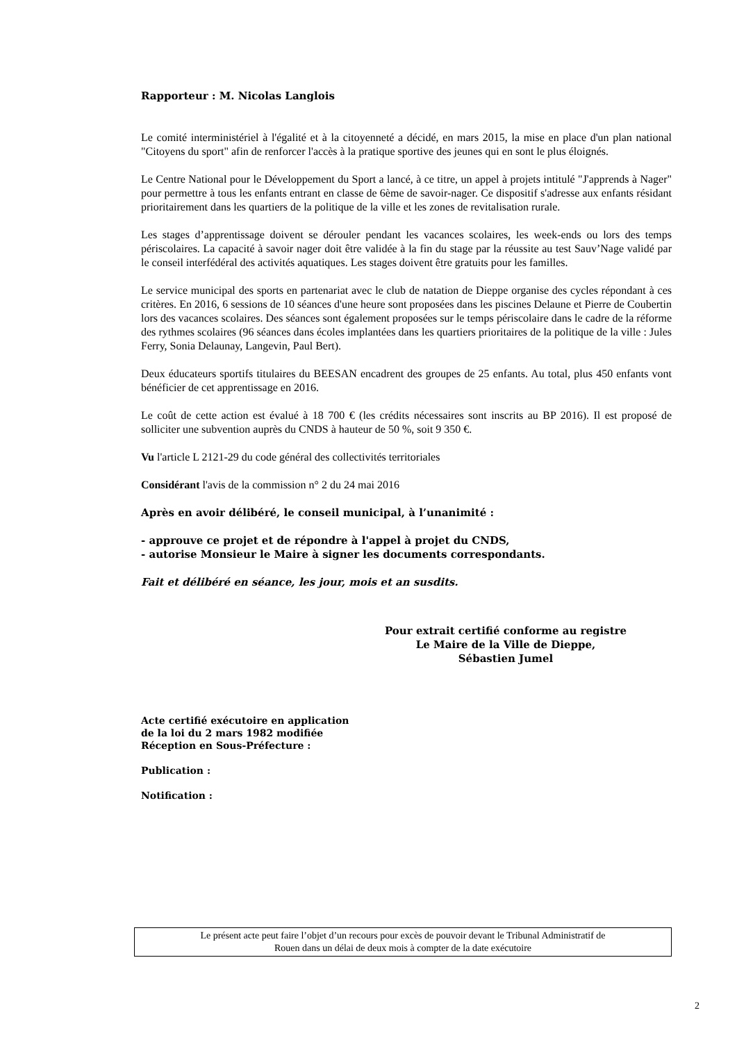Rapporteur : M. Nicolas Langlois
Le comité interministériel à l'égalité et à la citoyenneté a décidé, en mars 2015, la mise en place d'un plan national "Citoyens du sport" afin de renforcer l'accès à la pratique sportive des jeunes qui en sont le plus éloignés.
Le Centre National pour le Développement du Sport a lancé, à ce titre, un appel à projets intitulé "J'apprends à Nager" pour permettre à tous les enfants entrant en classe de 6ème de savoir-nager. Ce dispositif s'adresse aux enfants résidant prioritairement dans les quartiers de la politique de la ville et les zones de revitalisation rurale.
Les stages d’apprentissage doivent se dérouler pendant les vacances scolaires, les week-ends ou lors des temps périscolaires. La capacité à savoir nager doit être validée à la fin du stage par la réussite au test Sauv’Nage validé par le conseil interfédéral des activités aquatiques. Les stages doivent être gratuits pour les familles.
Le service municipal des sports en partenariat avec le club de natation de Dieppe organise des cycles répondant à ces critères. En 2016, 6 sessions de 10 séances d'une heure sont proposées dans les piscines Delaune et Pierre de Coubertin lors des vacances scolaires. Des séances sont également proposées sur le temps périscolaire dans le cadre de la réforme des rythmes scolaires (96 séances dans écoles implantées dans les quartiers prioritaires de la politique de la ville : Jules Ferry, Sonia Delaunay, Langevin, Paul Bert).
Deux éducateurs sportifs titulaires du BEESAN encadrent des groupes de 25 enfants. Au total, plus 450 enfants vont bénéficier de cet apprentissage en 2016.
Le coût de cette action est évalué à 18 700 € (les crédits nécessaires sont inscrits au BP 2016). Il est proposé de solliciter une subvention auprès du CNDS à hauteur de 50 %, soit 9 350 €.
Vu l'article L 2121-29 du code général des collectivités territoriales
Considérant l'avis de la commission n° 2 du 24 mai 2016
Après en avoir délibéré, le conseil municipal, à l’unanimité :
- approuve ce projet et de répondre à l'appel à projet du CNDS,
- autorise Monsieur le Maire à signer les documents correspondants.
Fait et délibéré en séance, les jour, mois et an susdits.
Pour extrait certifié conforme au registre
Le Maire de la Ville de Dieppe,
Sébastien Jumel
Acte certifié exécutoire en application
de la loi du 2 mars 1982 modifiée
Réception en Sous-Préfecture :
Publication :
Notification :
Le présent acte peut faire l’objet d’un recours pour excès de pouvoir devant le Tribunal Administratif de
Rouen dans un délai de deux mois à compter de la date exécutoire
2